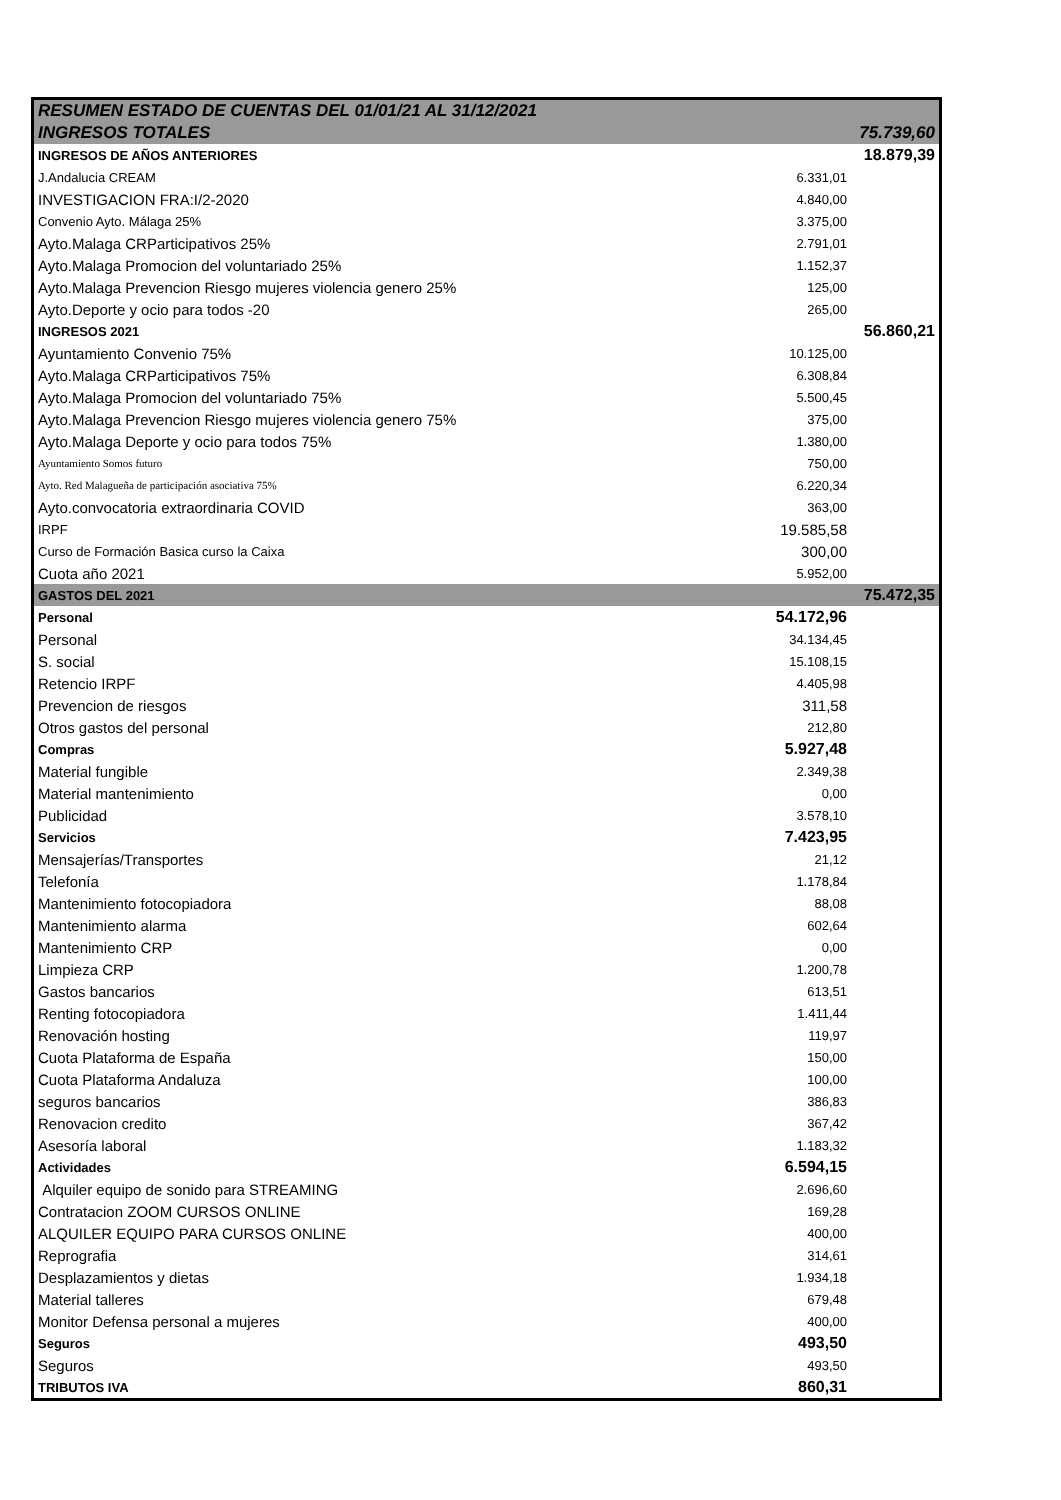| RESUMEN ESTADO DE CUENTAS DEL 01/01/21 AL 31/12/2021 | | |
| INGRESOS TOTALES | | 75.739,60 |
| INGRESOS DE AÑOS ANTERIORES | | 18.879,39 |
| J.Andalucia CREAM | 6.331,01 | |
| INVESTIGACION FRA:I/2-2020 | 4.840,00 | |
| Convenio Ayto. Málaga 25% | 3.375,00 | |
| Ayto.Malaga CRParticipativos 25% | 2.791,01 | |
| Ayto.Malaga Promocion del voluntariado 25% | 1.152,37 | |
| Ayto.Malaga Prevencion Riesgo mujeres violencia genero 25% | 125,00 | |
| Ayto.Deporte y ocio para todos -20 | 265,00 | |
| INGRESOS 2021 | | 56.860,21 |
| Ayuntamiento Convenio 75% | 10.125,00 | |
| Ayto.Malaga CRParticipativos 75% | 6.308,84 | |
| Ayto.Malaga Promocion del voluntariado 75% | 5.500,45 | |
| Ayto.Malaga Prevencion Riesgo mujeres violencia genero 75% | 375,00 | |
| Ayto.Malaga Deporte y ocio para todos 75% | 1.380,00 | |
| Ayuntamiento Somos futuro | 750,00 | |
| Ayto. Red Malagueña de participación asociativa 75% | 6.220,34 | |
| Ayto.convocatoria extraordinaria COVID | 363,00 | |
| IRPF | 19.585,58 | |
| Curso de Formación Basica curso la Caixa | 300,00 | |
| Cuota año 2021 | 5.952,00 | |
| GASTOS DEL 2021 | | 75.472,35 |
| Personal | 54.172,96 | |
| Personal | 34.134,45 | |
| S. social | 15.108,15 | |
| Retencio IRPF | 4.405,98 | |
| Prevencion de riesgos | 311,58 | |
| Otros gastos del personal | 212,80 | |
| Compras | 5.927,48 | |
| Material fungible | 2.349,38 | |
| Material mantenimiento | 0,00 | |
| Publicidad | 3.578,10 | |
| Servicios | 7.423,95 | |
| Mensajerías/Transportes | 21,12 | |
| Telefonía | 1.178,84 | |
| Mantenimiento fotocopiadora | 88,08 | |
| Mantenimiento alarma | 602,64 | |
| Mantenimiento CRP | 0,00 | |
| Limpieza CRP | 1.200,78 | |
| Gastos bancarios | 613,51 | |
| Renting fotocopiadora | 1.411,44 | |
| Renovación hosting | 119,97 | |
| Cuota Plataforma de España | 150,00 | |
| Cuota Plataforma Andaluza | 100,00 | |
| seguros bancarios | 386,83 | |
| Renovacion credito | 367,42 | |
| Asesoría laboral | 1.183,32 | |
| Actividades | 6.594,15 | |
| Alquiler equipo de sonido para STREAMING | 2.696,60 | |
| Contratacion ZOOM CURSOS ONLINE | 169,28 | |
| ALQUILER EQUIPO PARA CURSOS ONLINE | 400,00 | |
| Reprografia | 314,61 | |
| Desplazamientos y dietas | 1.934,18 | |
| Material talleres | 679,48 | |
| Monitor Defensa personal a mujeres | 400,00 | |
| Seguros | 493,50 | |
| Seguros | 493,50 | |
| TRIBUTOS IVA | 860,31 | |